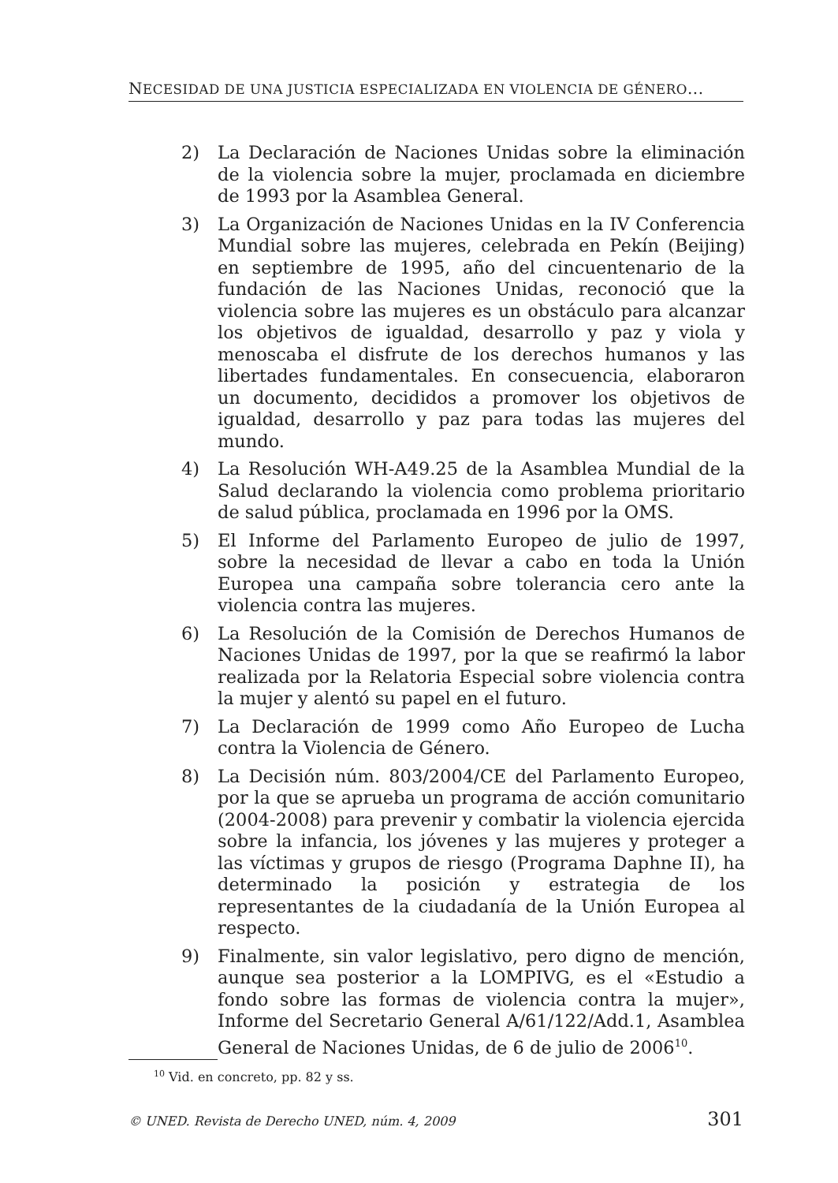NECESIDAD DE UNA JUSTICIA ESPECIALIZADA EN VIOLENCIA DE GÉNERO...
2) La Declaración de Naciones Unidas sobre la eliminación de la violencia sobre la mujer, proclamada en diciembre de 1993 por la Asamblea General.
3) La Organización de Naciones Unidas en la IV Conferencia Mundial sobre las mujeres, celebrada en Pekín (Beijing) en septiembre de 1995, año del cincuentenario de la fundación de las Naciones Unidas, reconoció que la violencia sobre las mujeres es un obstáculo para alcanzar los objetivos de igualdad, desarrollo y paz y viola y menoscaba el disfrute de los derechos humanos y las libertades fundamentales. En consecuencia, elaboraron un documento, decididos a promover los objetivos de igualdad, desarrollo y paz para todas las mujeres del mundo.
4) La Resolución WH-A49.25 de la Asamblea Mundial de la Salud declarando la violencia como problema prioritario de salud pública, proclamada en 1996 por la OMS.
5) El Informe del Parlamento Europeo de julio de 1997, sobre la necesidad de llevar a cabo en toda la Unión Europea una campaña sobre tolerancia cero ante la violencia contra las mujeres.
6) La Resolución de la Comisión de Derechos Humanos de Naciones Unidas de 1997, por la que se reafirmó la labor realizada por la Relatoria Especial sobre violencia contra la mujer y alentó su papel en el futuro.
7) La Declaración de 1999 como Año Europeo de Lucha contra la Violencia de Género.
8) La Decisión núm. 803/2004/CE del Parlamento Europeo, por la que se aprueba un programa de acción comunitario (2004-2008) para prevenir y combatir la violencia ejercida sobre la infancia, los jóvenes y las mujeres y proteger a las víctimas y grupos de riesgo (Programa Daphne II), ha determinado la posición y estrategia de los representantes de la ciudadanía de la Unión Europea al respecto.
9) Finalmente, sin valor legislativo, pero digno de mención, aunque sea posterior a la LOMPIVG, es el «Estudio a fondo sobre las formas de violencia contra la mujer», Informe del Secretario General A/61/122/Add.1, Asamblea General de Naciones Unidas, de 6 de julio de 2006<sup>10</sup>.
<sup>10</sup> Vid. en concreto, pp. 82 y ss.
© UNED. Revista de Derecho UNED, núm. 4, 2009 301